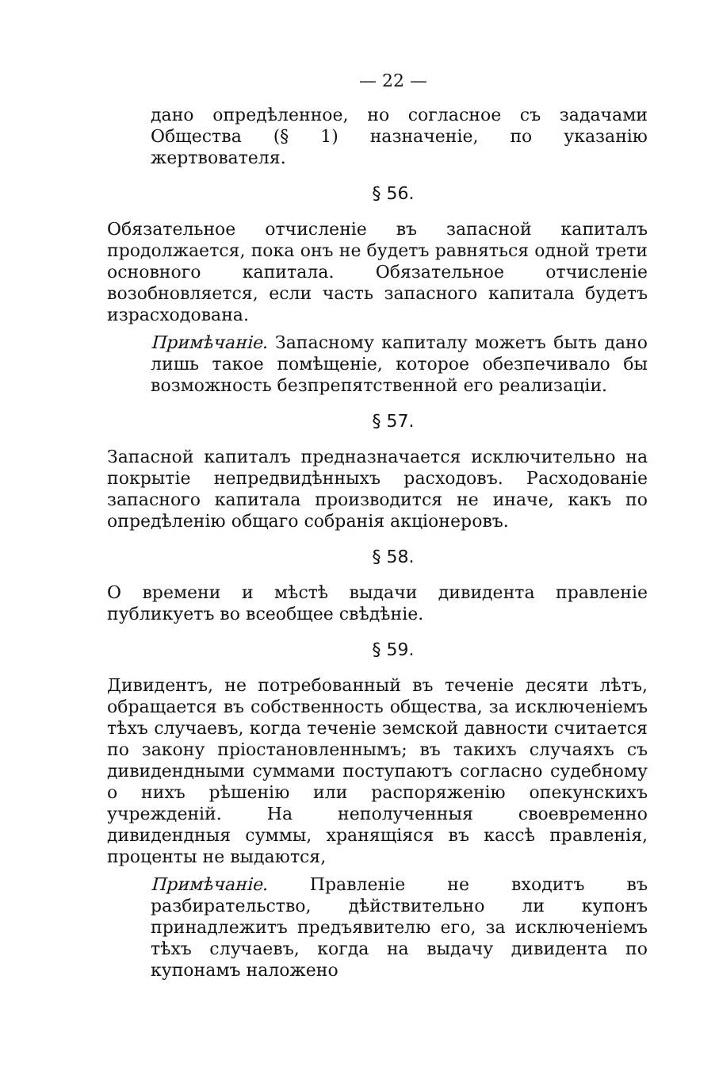— 22 —
дано опредѣленное, но согласное съ задачами Общества (§ 1) назначеніе, по указанію жертвователя.
§ 56.
Обязательное отчисленіе въ запасной капиталъ продолжается, пока онъ не будетъ равняться одной трети основного капитала. Обязательное отчисленіе возобновляется, если часть запасного капитала будетъ израсходована.
Примѣчаніе. Запасному капиталу можетъ быть дано лишь такое помѣщеніе, которое обезпечивало бы возможность безпрепятственной его реализаціи.
§ 57.
Запасной капиталъ предназначается исключительно на покрытіе непредвидѣнныхъ расходовъ. Расходованіе запасного капитала производится не иначе, какъ по опредѣленію общаго собранія акціонеровъ.
§ 58.
О времени и мѣстѣ выдачи дивидента правленіе публикуетъ во всеобщее свѣдѣніе.
§ 59.
Дивидентъ, не потребованный въ теченіе десяти лѣтъ, обращается въ собственность общества, за исключеніемъ тѣхъ случаевъ, когда теченіе земской давности считается по закону пріостановленнымъ; въ такихъ случаяхъ съ дивидендными суммами поступаютъ согласно судебному о нихъ рѣшенію или распоряженію опекунскихъ учрежденій. На неполученныя своевременно дивидендныя суммы, хранящіяся въ кассѣ правленія, проценты не выдаются,
Примѣчаніе. Правленіе не входитъ въ разбирательство, дѣйствительно ли купонъ принадлежитъ предъявителю его, за исключеніемъ тѣхъ случаевъ, когда на выдачу дивидента по купонамъ наложено